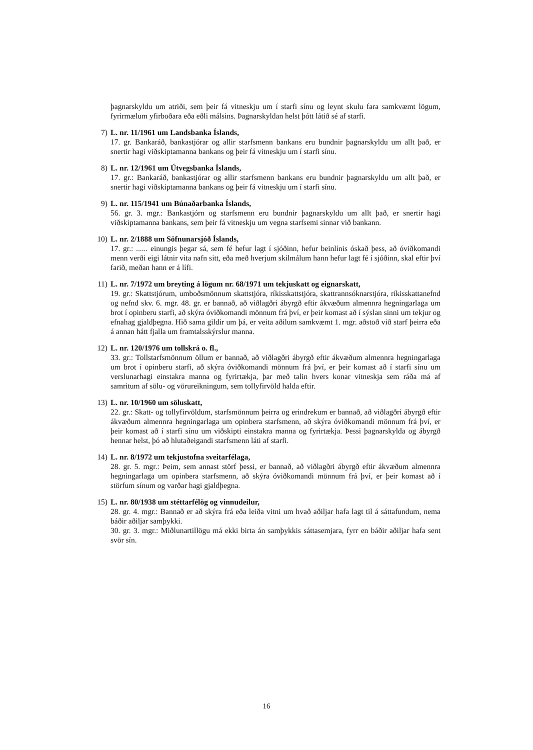þagnarskyldu um atriði, sem þeir fá vitneskju um í starfi sínu og leynt skulu fara samkvæmt lögum, fyrirmælum yfirboðara eða eðli málsins. Þagnarskyldan helst þótt látið sé af starfi.
7)
L. nr. 11/1961 um Landsbanka Íslands,
17. gr. Bankaráð, bankastjórar og allir starfsmenn bankans eru bundnir þagnarskyldu um allt það, er snertir hagi viðskiptamanna bankans og þeir fá vitneskju um í starfi sínu.
8)
L. nr. 12/1961 um Útvegsbanka Íslands,
17. gr.: Bankaráð, bankastjórar og allir starfsmenn bankans eru bundnir þagnarskyldu um allt það, er snertir hagi viðskiptamanna bankans og þeir fá vitneskju um í starfi sínu.
9)
L. nr. 115/1941 um Búnaðarbanka Íslands,
56. gr. 3. mgr.: Bankastjórn og starfsmenn eru bundnir þagnarskyldu um allt það, er snertir hagi viðskiptamanna bankans, sem þeir fá vitneskju um vegna starfsemi sinnar við bankann.
10)
L. nr. 2/1888 um Söfnunarsjóð Íslands,
17. gr.: ...... einungis þegar sá, sem fé hefur lagt í sjóðinn, hefur beinlínis óskað þess, að óviðkomandi menn verði eigi látnir vita nafn sitt, eða með hverjum skilmálum hann hefur lagt fé í sjóðinn, skal eftir því farið, meðan hann er á lífi.
11)
L. nr. 7/1972 um breyting á lögum nr. 68/1971 um tekjuskatt og eignarskatt,
19. gr.: Skattstjórum, umboðsmönnum skattstjóra, ríkisskattstjóra, skattrannsóknarstjóra, ríkisskattanefnd og nefnd skv. 6. mgr. 48. gr. er bannað, að viðlagðri ábyrgð eftir ákvæðum almennra hegningarlaga um brot í opinberu starfi, að skýra óviðkomandi mönnum frá því, er þeir komast að í sýslan sinni um tekjur og efnahag gjaldþegna. Hið sama gildir um þá, er veita aðilum samkvæmt 1. mgr. aðstoð við starf þeirra eða á annan hátt fjalla um framtalsskýrslur manna.
12)
L. nr. 120/1976 um tollskrá o. fl.,
33. gr.: Tollstarfsmönnum öllum er bannað, að viðlagðri ábyrgð eftir ákvæðum almennra hegningarlaga um brot í opinberu starfi, að skýra óviðkomandi mönnum frá því, er þeir komast að í starfi sínu um verslunarhagi einstakra manna og fyrirtækja, þar með talin hvers konar vitneskja sem ráða má af samritum af sölu- og vörureikningum, sem tollyfirvöld halda eftir.
13)
L. nr. 10/1960 um söluskatt,
22. gr.: Skatt- og tollyfirvöldum, starfsmönnum þeirra og erindrekum er bannað, að viðlagðri ábyrgð eftir ákvæðum almennra hegningarlaga um opinbera starfsmenn, að skýra óviðkomandi mönnum frá því, er þeir komast að í starfi sínu um viðskipti einstakra manna og fyrirtækja. Þessi þagnarskylda og ábyrgð hennar helst, þó að hlutaðeigandi starfsmenn láti af starfi.
14)
L. nr. 8/1972 um tekjustofna sveitarfélaga,
28. gr. 5. mgr.: Þeim, sem annast störf þessi, er bannað, að viðlagðri ábyrgð eftir ákvæðum almennra hegningarlaga um opinbera starfsmenn, að skýra óviðkomandi mönnum frá því, er þeir komast að í störfum sínum og varðar hagi gjaldþegna.
15)
L. nr. 80/1938 um stéttarfélög og vinnudeilur,
28. gr. 4. mgr.: Bannað er að skýra frá eða leiða vitni um hvað aðiljar hafa lagt til á sáttafundum, nema báðir aðiljar samþykki.
30. gr. 3. mgr.: Miðlunartillögu má ekki birta án samþykkis sáttasemjara, fyrr en báðir aðiljar hafa sent svör sín.
16